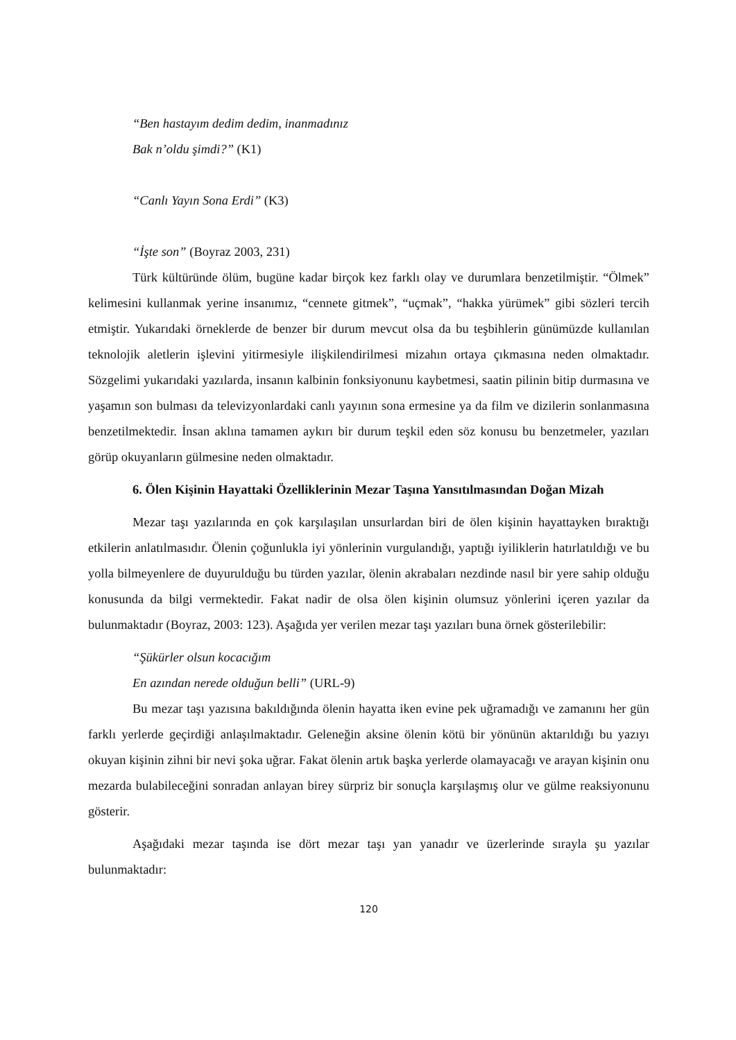“Ben hastayım dedim dedim, inanmadınız
Bak n’oldu şimdi?” (K1)
“Canlı Yayın Sona Erdi” (K3)
“İşte son” (Boyraz 2003, 231)
Türk kültüründe ölüm, bugüne kadar birçok kez farklı olay ve durumlara benzetilmiştir. “Ölmek” kelimesini kullanmak yerine insanımız, “cennete gitmek”, “uçmak”, “hakka yürümek” gibi sözleri tercih etmiştir. Yukarıdaki örneklerde de benzer bir durum mevcut olsa da bu teşbihlerin günümüzde kullanılan teknolojik aletlerin işlevini yitirmesiyle ilişkilendirilmesi mizahın ortaya çıkmasına neden olmaktadır. Sözgelimi yukarıdaki yazılarda, insanın kalbinin fonksiyonunu kaybetmesi, saatin pilinin bitip durmasına ve yaşamın son bulması da televizyonlardaki canlı yayının sona ermesine ya da film ve dizilerin sonlanmasına benzetilmektedir. İnsan aklına tamamen aykırı bir durum teşkil eden söz konusu bu benzetmeler, yazıları görüp okuyanların gülmesine neden olmaktadır.
6. Ölen Kişinin Hayattaki Özelliklerinin Mezar Taşına Yansıtılmasından Doğan Mizah
Mezar taşı yazılarında en çok karşılaşılan unsurlardan biri de ölen kişinin hayattayken bıraktığı etkilerin anlatılmasıdır. Ölenin çoğunlukla iyi yönlerinin vurgulandığı, yaptığı iyiliklerin hatırlatıldığı ve bu yolla bilmeyenlere de duyurulduğu bu türden yazılar, ölenin akrabaları nezdinde nasıl bir yere sahip olduğu konusunda da bilgi vermektedir. Fakat nadir de olsa ölen kişinin olumsuz yönlerini içeren yazılar da bulunmaktadır (Boyraz, 2003: 123). Aşağıda yer verilen mezar taşı yazıları buna örnek gösterilebilir:
“Şükürler olsun kocacığım
En azından nerede olduğun belli” (URL-9)
Bu mezar taşı yazısına bakıldığında ölenin hayatta iken evine pek uğramadığı ve zamanını her gün farklı yerlerde geçirdiği anlaşılmaktadır. Geleneğin aksine ölenin kötü bir yönünün aktarıldığı bu yazıyı okuyan kişinin zihni bir nevi şoka uğrar. Fakat ölenin artık başka yerlerde olamayacağı ve arayan kişinin onu mezarda bulabileceğini sonradan anlayan birey sürpriz bir sonuçla karşılaşmış olur ve gülme reaksiyonunu gösterir.
Aşağıdaki mezar taşında ise dört mezar taşı yan yanadır ve üzerlerinde sırayla şu yazılar bulunmaktadır:
120